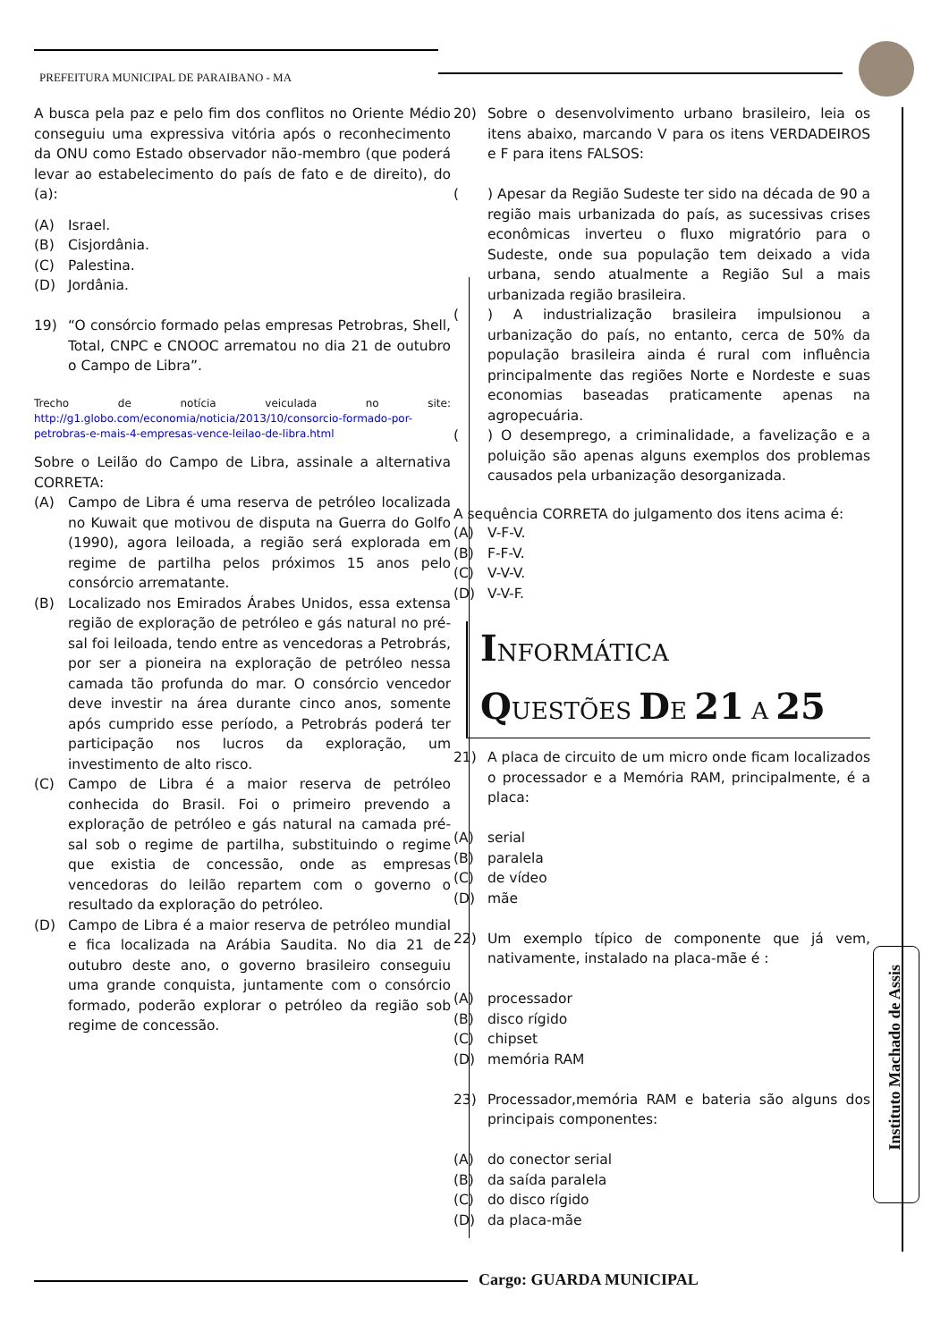PREFEITURA MUNICIPAL DE PARAIBANO - MA
A busca pela paz e pelo fim dos conflitos no Oriente Médio conseguiu uma expressiva vitória após o reconhecimento da ONU como Estado observador não-membro (que poderá levar ao estabelecimento do país de fato e de direito), do (a):
(A) Israel.
(B) Cisjordânia.
(C) Palestina.
(D) Jordânia.
19) “O consórcio formado pelas empresas Petrobras, Shell, Total, CNPC e CNOOC arrematou no dia 21 de outubro o Campo de Libra”.
Trecho de notícia veiculada no site: http://g1.globo.com/economia/noticia/2013/10/consorcio-formado-por-petrobras-e-mais-4-empresas-vence-leilao-de-libra.html
Sobre o Leilão do Campo de Libra, assinale a alternativa CORRETA:
(A) Campo de Libra é uma reserva de petróleo localizada no Kuwait que motivou de disputa na Guerra do Golfo (1990), agora leiloada, a região será explorada em regime de partilha pelos próximos 15 anos pelo consórcio arrematante.
(B) Localizado nos Emirados Árabes Unidos, essa extensa região de exploração de petróleo e gás natural no pré-sal foi leiloada, tendo entre as vencedoras a Petrobrás, por ser a pioneira na exploração de petróleo nessa camada tão profunda do mar. O consórcio vencedor deve investir na área durante cinco anos, somente após cumprido esse período, a Petrobrás poderá ter participação nos lucros da exploração, um investimento de alto risco.
(C) Campo de Libra é a maior reserva de petróleo conhecida do Brasil. Foi o primeiro prevendo a exploração de petróleo e gás natural na camada pré-sal sob o regime de partilha, substituindo o regime que existia de concessão, onde as empresas vencedoras do leilão repartem com o governo o resultado da exploração do petróleo.
(D) Campo de Libra é a maior reserva de petróleo mundial e fica localizada na Arábia Saudita. No dia 21 de outubro deste ano, o governo brasileiro conseguiu uma grande conquista, juntamente com o consórcio formado, poderão explorar o petróleo da região sob regime de concessão.
20) Sobre o desenvolvimento urbano brasileiro, leia os itens abaixo, marcando V para os itens VERDADEIROS e F para itens FALSOS:
() Apesar da Região Sudeste ter sido na década de 90 a região mais urbanizada do país, as sucessivas crises econômicas inverteu o fluxo migratório para o Sudeste, onde sua população tem deixado a vida urbana, sendo atualmente a Região Sul a mais urbanizada região brasileira.
() A industrialização brasileira impulsionou a urbanização do país, no entanto, cerca de 50% da população brasileira ainda é rural com influência principalmente das regiões Norte e Nordeste e suas economias baseadas praticamente apenas na agropecuária.
() O desemprego, a criminalidade, a favelização e a poluição são apenas alguns exemplos dos problemas causados pela urbanização desorganizada.
A sequência CORRETA do julgamento dos itens acima é:
(A) V-F-V.
(B) F-F-V.
(C) V-V-V.
(D) V-V-F.
INFORMÁTICA
QUESTÕES DE 21 A 25
21) A placa de circuito de um micro onde ficam localizados o processador e a Memória RAM, principalmente, é a placa:
(A) serial
(B) paralela
(C) de vídeo
(D) mãe
22) Um exemplo típico de componente que já vem, nativamente, instalado na placa-mãe é :
(A) processador
(B) disco rígido
(C) chipset
(D) memória RAM
23) Processador,memória RAM e bateria são alguns dos principais componentes:
(A) do conector serial
(B) da saída paralela
(C) do disco rígido
(D) da placa-mãe
Instituto Machado de Assis
Cargo: GUARDA MUNICIPAL